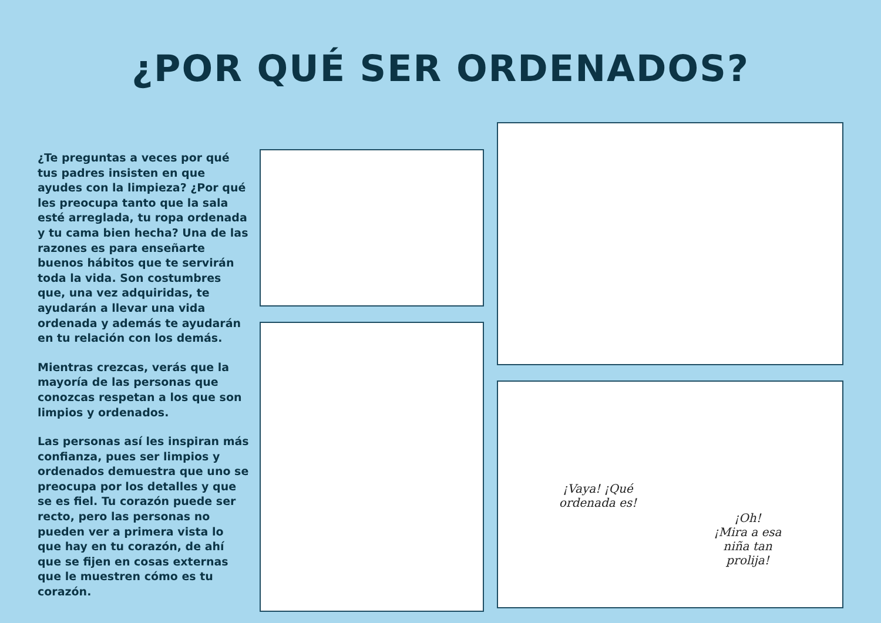¿POR QUÉ SER ORDENADOS?
¿Te preguntas a veces por qué tus padres insisten en que ayudes con la limpieza? ¿Por qué les preocupa tanto que la sala esté arreglada, tu ropa ordenada y tu cama bien hecha? Una de las razones es para enseñarte buenos hábitos que te servirán toda la vida. Son costumbres que, una vez adquiridas, te ayudarán a llevar una vida ordenada y además te ayudarán en tu relación con los demás.
Mientras crezcas, verás que la mayoría de las personas que conozcas respetan a los que son limpios y ordenados.
Las personas así les inspiran más confianza, pues ser limpios y ordenados demuestra que uno se preocupa por los detalles y que se es fiel. Tu corazón puede ser recto, pero las personas no pueden ver a primera vista lo que hay en tu corazón, de ahí que se fijen en cosas externas que le muestren cómo es tu corazón.
¡Vaya! ¡Qué ordenada es!
¡Oh!
¡Mira a esa niña tan prolija!